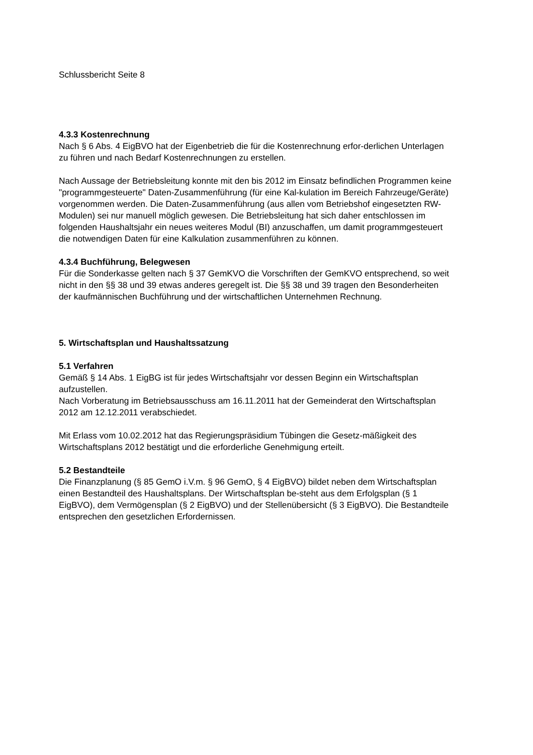Schlussbericht Seite 8
4.3.3 Kostenrechnung
Nach § 6 Abs. 4 EigBVO hat der Eigenbetrieb die für die Kostenrechnung erfor-derlichen Unterlagen zu führen und nach Bedarf Kostenrechnungen zu erstellen.
Nach Aussage der Betriebsleitung konnte mit den bis 2012 im Einsatz befindlichen Programmen keine "programmgesteuerte" Daten-Zusammenführung (für eine Kal-kulation im Bereich Fahrzeuge/Geräte) vorgenommen werden. Die Daten-Zusammenführung (aus allen vom Betriebshof eingesetzten RW-Modulen) sei nur manuell möglich gewesen. Die Betriebsleitung hat sich daher entschlossen im folgenden Haushaltsjahr ein neues weiteres Modul (BI) anzuschaffen, um damit programmgesteuert die notwendigen Daten für eine Kalkulation zusammenführen zu können.
4.3.4 Buchführung, Belegwesen
Für die Sonderkasse gelten nach § 37 GemKVO die Vorschriften der GemKVO entsprechend, so weit nicht in den §§ 38 und 39 etwas anderes geregelt ist. Die §§ 38 und 39 tragen den Besonderheiten der kaufmännischen Buchführung und der wirtschaftlichen Unternehmen Rechnung.
5. Wirtschaftsplan und Haushaltssatzung
5.1 Verfahren
Gemäß § 14 Abs. 1 EigBG ist für jedes Wirtschaftsjahr vor dessen Beginn ein Wirtschaftsplan aufzustellen.
Nach Vorberatung im Betriebsausschuss am 16.11.2011 hat der Gemeinderat den Wirtschaftsplan 2012 am 12.12.2011 verabschiedet.
Mit Erlass vom 10.02.2012 hat das Regierungspräsidium Tübingen die Gesetz-mäßigkeit des Wirtschaftsplans 2012 bestätigt und die erforderliche Genehmigung erteilt.
5.2 Bestandteile
Die Finanzplanung (§ 85 GemO i.V.m. § 96 GemO, § 4 EigBVO) bildet neben dem Wirtschaftsplan einen Bestandteil des Haushaltsplans. Der Wirtschaftsplan be-steht aus dem Erfolgsplan (§ 1 EigBVO), dem Vermögensplan (§ 2 EigBVO) und der Stellenübersicht (§ 3 EigBVO). Die Bestandteile entsprechen den gesetzlichen Erfordernissen.